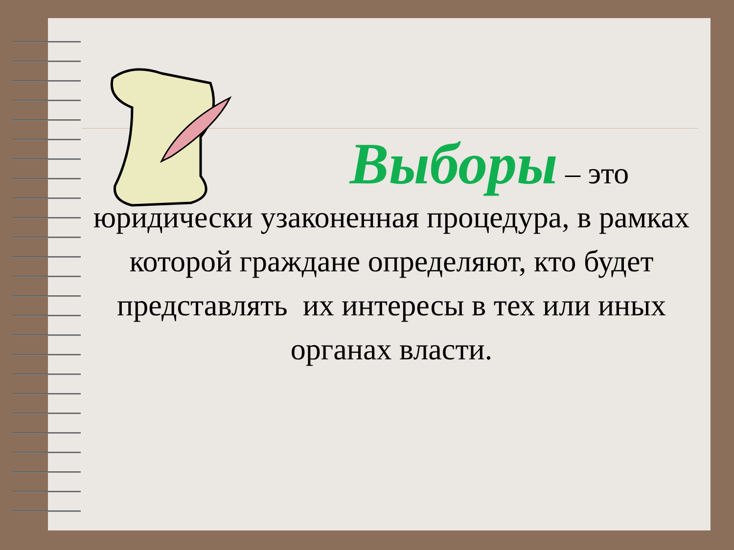Выборы – это
юридически узаконенная процедура, в рамках которой граждане определяют, кто будет представлять их интересы в тех или иных органах власти.